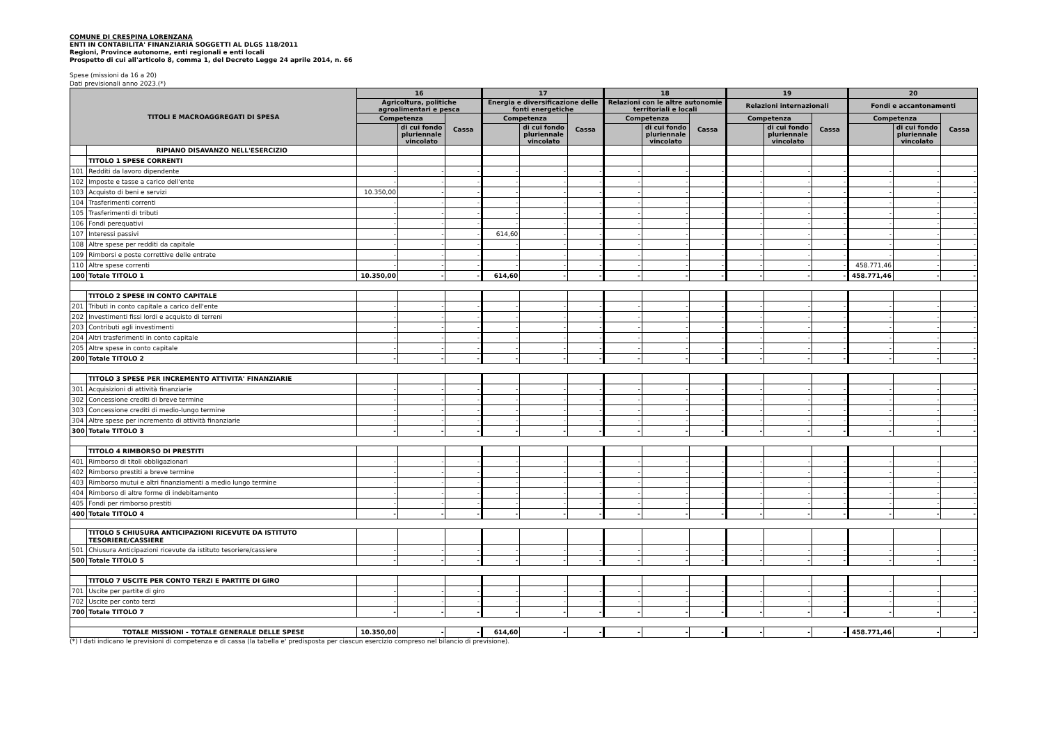COMUNE DI CRESPINA LORENZANA
ENTI IN CONTABILITA' FINANZIARIA SOGGETTI AL DLGS 118/2011
Regioni, Province autonome, enti regionali e enti locali
Prospetto di cui all'articolo 8, comma 1, del Decreto Legge 24 aprile 2014, n. 66
Spese (missioni da 16 a 20)
Dati previsionali anno 2023.(*)
| TITOLI E MACROAGGREGATI DI SPESA | | 16 | | | 17 | | | 18 | | | 19 | | | 20 | | |
| --- | --- | --- | --- | --- | --- | --- | --- | --- | --- | --- | --- | --- | --- | --- | --- | --- |
| | | Agricoltura, politiche agroalimentari e pesca | | | Energia e diversificazione delle fonti energetiche | | | Relazioni con le altre autonomie territoriali e locali | | | Relazioni internazionali | | | Fondi e accantonamenti | | |
| | | Competenza | | Cassa | Competenza | | Cassa | Competenza | | Cassa | Competenza | | Cassa | Competenza | | Cassa |
| | | | di cui fondo pluriennale vincolato | | | di cui fondo pluriennale vincolato | | | di cui fondo pluriennale vincolato | | | di cui fondo pluriennale vincolato | | | di cui fondo pluriennale vincolato | |
| | RIPIANO DISAVANZO NELL'ESERCIZIO | | | | | | | | | | | | | | | |
| | TITOLO 1 SPESE CORRENTI | | | | | | | | | | | | | | | |
| 101 | Redditi da lavoro dipendente | - | - | - | - | - | - | - | - | - | - | - | - | - | - | - |
| 102 | Imposte e tasse a carico dell'ente | - | - | - | - | - | - | - | - | - | - | - | - | - | - | - |
| 103 | Acquisto di beni e servizi | 10.350,00 | - | - | - | - | - | - | - | - | - | - | - | - | - | - |
| 104 | Trasferimenti correnti | - | - | - | - | - | - | - | - | - | - | - | - | - | - | - |
| 105 | Trasferimenti di tributi | - | - | - | - | - | - | - | - | - | - | - | - | - | - | - |
| 106 | Fondi perequativi | - | - | - | - | - | - | - | - | - | - | - | - | - | - | - |
| 107 | Interessi passivi | - | - | - | 614,60 | - | - | - | - | - | - | - | - | - | - | - |
| 108 | Altre spese per redditi da capitale | - | - | - | - | - | - | - | - | - | - | - | - | - | - | - |
| 109 | Rimborsi e poste correttive delle entrate | - | - | - | - | - | - | - | - | - | - | - | - | - | - | - |
| 110 | Altre spese correnti | - | - | - | - | - | - | - | - | - | - | - | - | 458.771,46 | - | - |
| 100 | Totale TITOLO 1 | 10.350,00 | - | - | 614,60 | - | - | - | - | - | - | - | - | 458.771,46 | - | - |
| | TITOLO 2 SPESE IN CONTO CAPITALE | | | | | | | | | | | | | | | |
| 201 | Tributi in conto capitale a carico dell'ente | - | - | - | - | - | - | - | - | - | - | - | - | - | - | - |
| 202 | Investimenti fissi lordi e acquisto di terreni | - | - | - | - | - | - | - | - | - | - | - | - | - | - | - |
| 203 | Contributi agli investimenti | - | - | - | - | - | - | - | - | - | - | - | - | - | - | - |
| 204 | Altri trasferimenti in conto capitale | - | - | - | - | - | - | - | - | - | - | - | - | - | - | - |
| 205 | Altre spese in conto capitale | - | - | - | - | - | - | - | - | - | - | - | - | - | - | - |
| 200 | Totale TITOLO 2 | - | - | - | - | - | - | - | - | - | - | - | - | - | - | - |
| | TITOLO 3 SPESE PER INCREMENTO ATTIVITA' FINANZIARIE | | | | | | | | | | | | | | | |
| 301 | Acquisizioni di attività finanziarie | - | - | - | - | - | - | - | - | - | - | - | - | - | - | - |
| 302 | Concessione crediti di breve termine | - | - | - | - | - | - | - | - | - | - | - | - | - | - | - |
| 303 | Concessione crediti di medio-lungo termine | - | - | - | - | - | - | - | - | - | - | - | - | - | - | - |
| 304 | Altre spese per incremento di attività finanziarie | - | - | - | - | - | - | - | - | - | - | - | - | - | - | - |
| 300 | Totale TITOLO 3 | - | - | - | - | - | - | - | - | - | - | - | - | - | - | - |
| | TITOLO 4 RIMBORSO DI PRESTITI | | | | | | | | | | | | | | | |
| 401 | Rimborso di titoli obbligazionari | - | - | - | - | - | - | - | - | - | - | - | - | - | - | - |
| 402 | Rimborso prestiti a breve termine | - | - | - | - | - | - | - | - | - | - | - | - | - | - | - |
| 403 | Rimborso mutui e altri finanziamenti a medio lungo termine | - | - | - | - | - | - | - | - | - | - | - | - | - | - | - |
| 404 | Rimborso di altre forme di indebitamento | - | - | - | - | - | - | - | - | - | - | - | - | - | - | - |
| 405 | Fondi per rimborso prestiti | - | - | - | - | - | - | - | - | - | - | - | - | - | - | - |
| 400 | Totale TITOLO 4 | - | - | - | - | - | - | - | - | - | - | - | - | - | - | - |
| | TITOLO 5 CHIUSURA ANTICIPAZIONI RICEVUTE DA ISTITUTO TESORIERE/CASSIERE | | | | | | | | | | | | | | | |
| 501 | Chiusura Anticipazioni ricevute da istituto tesoriere/cassiere | - | - | - | - | - | - | - | - | - | - | - | - | - | - | - |
| 500 | Totale TITOLO 5 | - | - | - | - | - | - | - | - | - | - | - | - | - | - | - |
| | TITOLO 7 USCITE PER CONTO TERZI E PARTITE DI GIRO | | | | | | | | | | | | | | | |
| 701 | Uscite per partite di giro | - | - | - | - | - | - | - | - | - | - | - | - | - | - | - |
| 702 | Uscite per conto terzi | - | - | - | - | - | - | - | - | - | - | - | - | - | - | - |
| 700 | Totale TITOLO 7 | - | - | - | - | - | - | - | - | - | - | - | - | - | - | - |
| TOTALE MISSIONI - TOTALE GENERALE DELLE SPESE | | 10.350,00 | - | - | 614,60 | - | - | - | - | - | - | - | - | 458.771,46 | - | - |
(*) I dati indicano le previsioni di competenza e di cassa (la tabella e' predisposta per ciascun esercizio compreso nel bilancio di previsione).